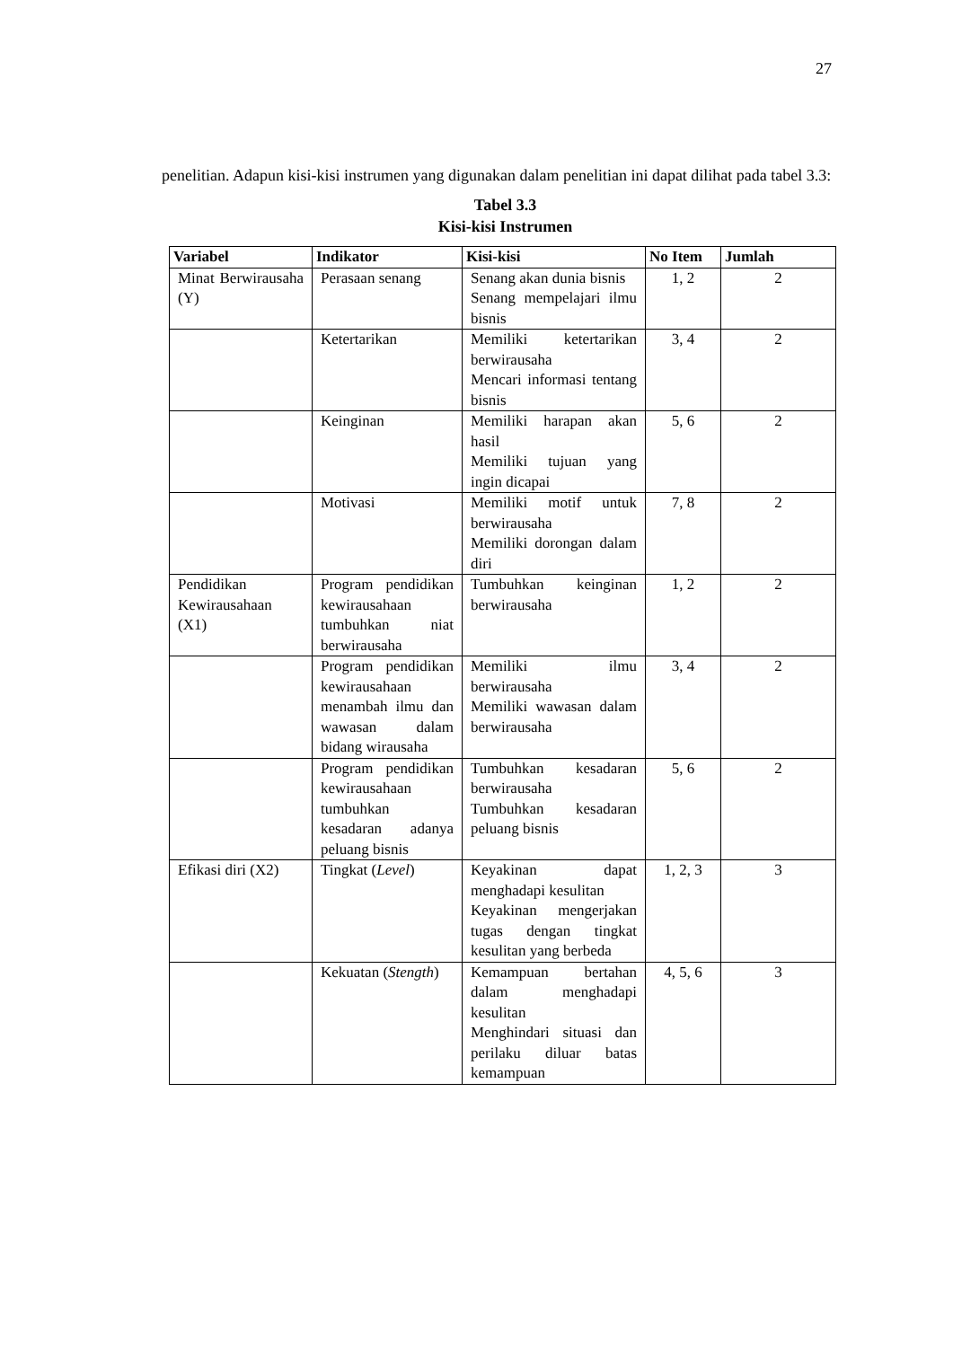27
penelitian. Adapun kisi-kisi instrumen yang digunakan dalam penelitian ini dapat dilihat pada tabel 3.3:
Tabel 3.3
Kisi-kisi Instrumen
| Variabel | Indikator | Kisi-kisi | No Item | Jumlah |
| --- | --- | --- | --- | --- |
| Minat Berwirausaha (Y) | Perasaan senang | Senang akan dunia bisnis Senang mempelajari ilmu bisnis | 1, 2 | 2 |
| | Ketertarikan | Memiliki ketertarikan berwirausaha Mencari informasi tentang bisnis | 3, 4 | 2 |
| | Keinginan | Memiliki harapan akan hasil Memiliki tujuan yang ingin dicapai | 5, 6 | 2 |
| | Motivasi | Memiliki motif untuk berwirausaha Memiliki dorongan dalam diri | 7, 8 | 2 |
| Pendidikan Kewirausahaan (X1) | Program pendidikan kewirausahaan tumbuhkan niat berwirausaha | Tumbuhkan keinginan berwirausaha | 1, 2 | 2 |
| | Program pendidikan kewirausahaan menambah ilmu dan wawasan dalam bidang wirausaha | Memiliki ilmu berwirausaha Memiliki wawasan dalam berwirausaha | 3, 4 | 2 |
| | Program pendidikan kewirausahaan tumbuhkan kesadaran adanya peluang bisnis | Tumbuhkan kesadaran berwirausaha Tumbuhkan kesadaran peluang bisnis | 5, 6 | 2 |
| Efikasi diri (X2) | Tingkat ( Level ) | Keyakinan dapat menghadapi kesulitan Keyakinan mengerjakan tugas dengan tingkat kesulitan yang berbeda | 1, 2, 3 | 3 |
| | Kekuatan ( Stength ) | Kemampuan bertahan dalam menghadapi kesulitan Menghindari situasi dan perilaku diluar batas kemampuan | 4, 5, 6 | 3 |